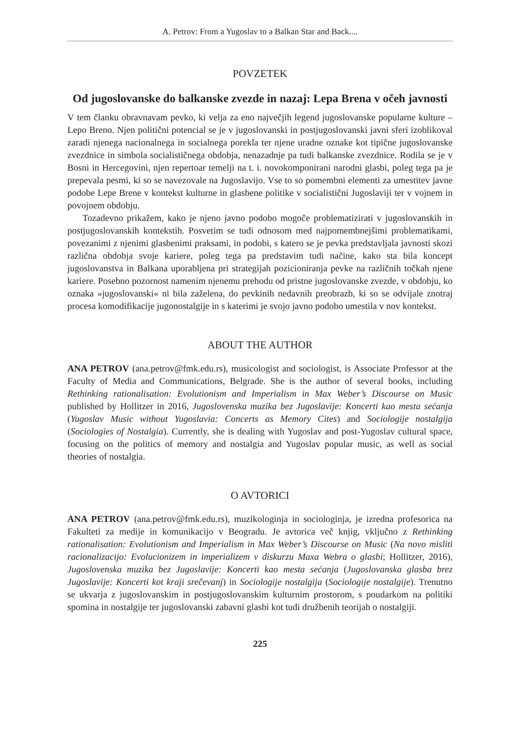A. Petrov: From a Yugoslav to a Balkan Star and Back....
POVZETEK
Od jugoslovanske do balkanske zvezde in nazaj: Lepa Brena v očeh javnosti
V tem članku obravnavam pevko, ki velja za eno največjih legend jugoslovanske popularne kulture – Lepo Breno. Njen politični potencial se je v jugoslovanski in postjugoslovanski javni sferi izoblikoval zaradi njenega nacionalnega in socialnega porekla ter njene uradne oznake kot tipične jugoslovanske zvezdnice in simbola socialističnega obdobja, nenazadnje pa tudi balkanske zvezdnice. Rodila se je v Bosni in Hercegovini, njen repertoar temelji na t. i. novokomponirani narodni glasbi, poleg tega pa je prepevala pesmi, ki so se navezovale na Jugoslavijo. Vse to so pomembni elementi za umestitev javne podobe Lepe Brene v kontekst kulturne in glasbene politike v socialistični Jugoslaviji ter v vojnem in povojnem obdobju.
Tozadevno prikažem, kako je njeno javno podobo mogoče problematizirati v jugoslovanskih in postjugoslovanskih kontekstih. Posvetim se tudi odnosom med najpomembnejšimi problematikami, povezanimi z njenimi glasbenimi praksami, in podobi, s katero se je pevka predstavljala javnosti skozi različna obdobja svoje kariere, poleg tega pa predstavim tudi načine, kako sta bila koncept jugoslovanstva in Balkana uporabljena pri strategijah pozicioniranja pevke na različnih točkah njene kariere. Posebno pozornost namenim njenemu prehodu od pristne jugoslovanske zvezde, v obdobju, ko oznaka »jugoslovanski« ni bila zaželena, do pevkinih nedavnih preobrazb, ki so se odvijale znotraj procesa komodifikacije jugonostalgije in s katerimi je svojo javno podobo umestila v nov kontekst.
ABOUT THE AUTHOR
ANA PETROV (ana.petrov@fmk.edu.rs), musicologist and sociologist, is Associate Professor at the Faculty of Media and Communications, Belgrade. She is the author of several books, including Rethinking rationalisation: Evolutionism and Imperialism in Max Weber’s Discourse on Music published by Hollitzer in 2016, Jugoslovenska muzika bez Jugoslavije: Koncerti kao mesta sećanja (Yugoslav Music without Yugoslavia: Concerts as Memory Cites) and Sociologije nostalgija (Sociologies of Nostalgia). Currently, she is dealing with Yugoslav and post-Yugoslav cultural space, focusing on the politics of memory and nostalgia and Yugoslav popular music, as well as social theories of nostalgia.
O AVTORICI
ANA PETROV (ana.petrov@fmk.edu.rs), muzikologinja in sociologinja, je izredna profesorica na Fakulteti za medije in komunikacijo v Beogradu. Je avtorica več knjig, vključno z Rethinking rationalisation: Evolutionism and Imperialism in Max Weber’s Discourse on Music (Na novo misliti racionalizacijo: Evolucionizem in imperializem v diskurzu Maxa Webra o glasbi; Hollitzer, 2016), Jugoslovenska muzika bez Jugoslavije: Koncerti kao mesta sećanja (Jugoslovanska glasba brez Jugoslavije: Koncerti kot kraji srečevanj) in Sociologije nostalgija (Sociologije nostalgije). Trenutno se ukvarja z jugoslovanskim in postjugoslovanskim kulturnim prostorom, s poudarkom na politiki spomina in nostalgije ter jugoslovanski zabavni glasbi kot tudi družbenih teorijah o nostalgiji.
225